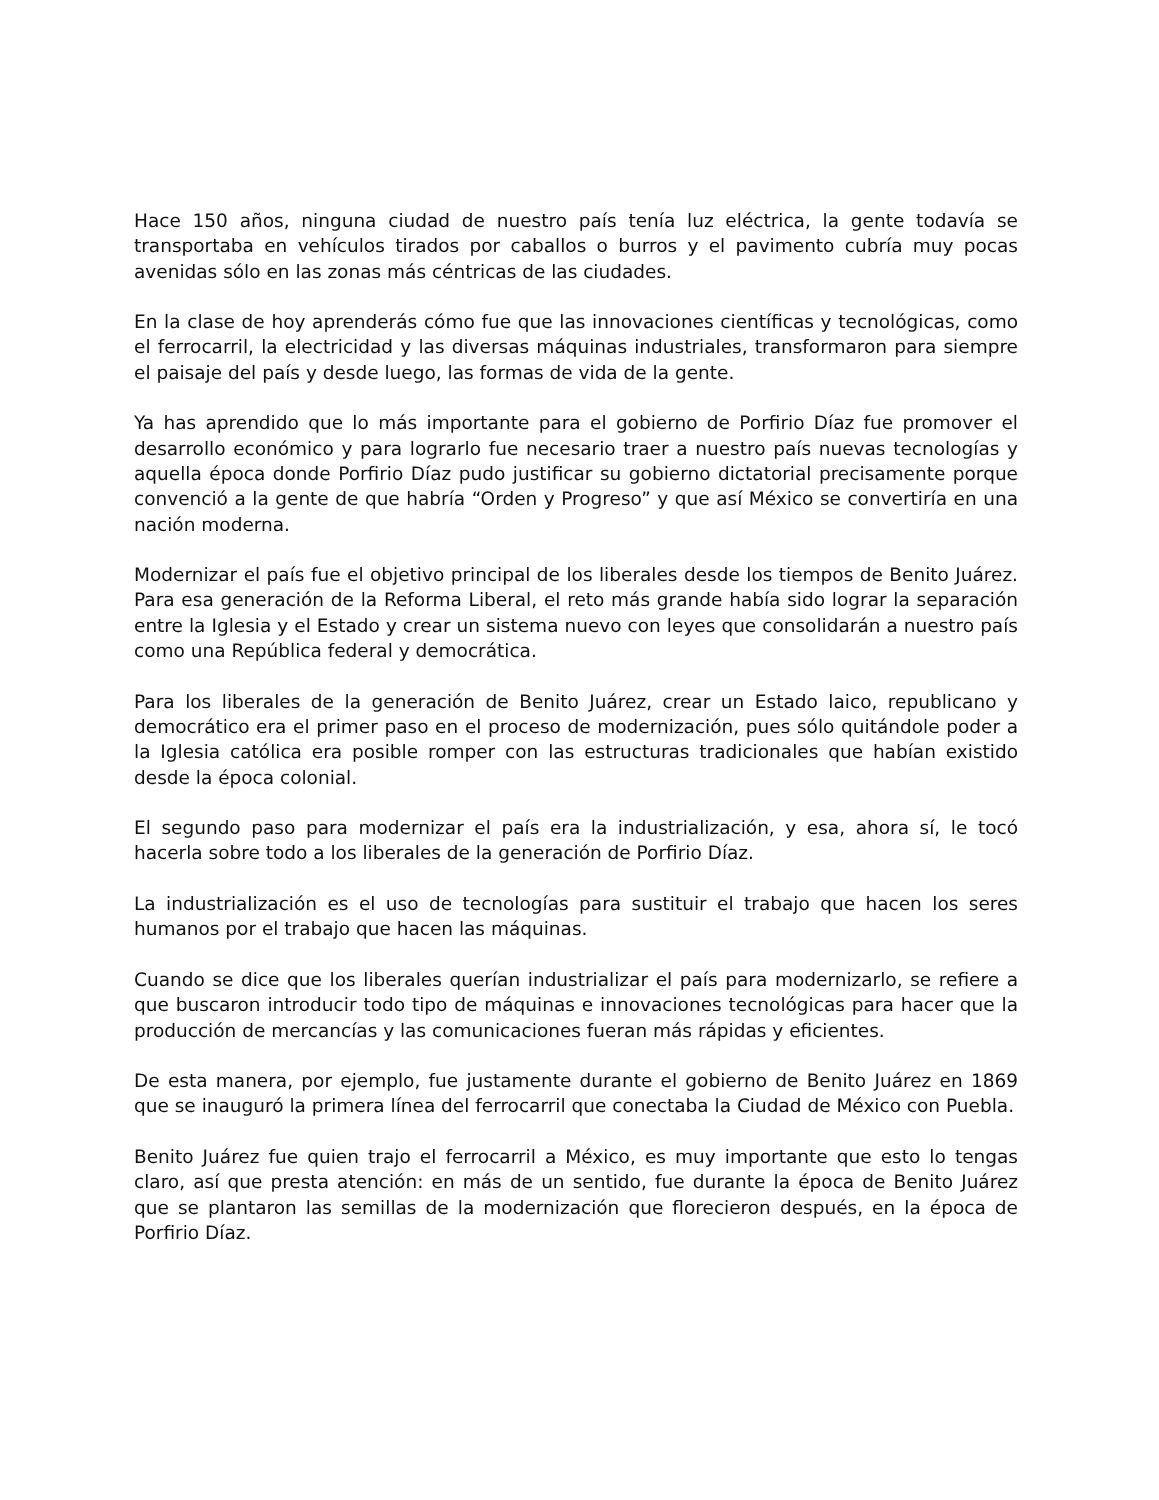Hace 150 años, ninguna ciudad de nuestro país tenía luz eléctrica, la gente todavía se transportaba en vehículos tirados por caballos o burros y el pavimento cubría muy pocas avenidas sólo en las zonas más céntricas de las ciudades.
En la clase de hoy aprenderás cómo fue que las innovaciones científicas y tecnológicas, como el ferrocarril, la electricidad y las diversas máquinas industriales, transformaron para siempre el paisaje del país y desde luego, las formas de vida de la gente.
Ya has aprendido que lo más importante para el gobierno de Porfirio Díaz fue promover el desarrollo económico y para lograrlo fue necesario traer a nuestro país nuevas tecnologías y aquella época donde Porfirio Díaz pudo justificar su gobierno dictatorial precisamente porque convenció a la gente de que habría “Orden y Progreso” y que así México se convertiría en una nación moderna.
Modernizar el país fue el objetivo principal de los liberales desde los tiempos de Benito Juárez. Para esa generación de la Reforma Liberal, el reto más grande había sido lograr la separación entre la Iglesia y el Estado y crear un sistema nuevo con leyes que consolidarán a nuestro país como una República federal y democrática.
Para los liberales de la generación de Benito Juárez, crear un Estado laico, republicano y democrático era el primer paso en el proceso de modernización, pues sólo quitándole poder a la Iglesia católica era posible romper con las estructuras tradicionales que habían existido desde la época colonial.
El segundo paso para modernizar el país era la industrialización, y esa, ahora sí, le tocó hacerla sobre todo a los liberales de la generación de Porfirio Díaz.
La industrialización es el uso de tecnologías para sustituir el trabajo que hacen los seres humanos por el trabajo que hacen las máquinas.
Cuando se dice que los liberales querían industrializar el país para modernizarlo, se refiere a que buscaron introducir todo tipo de máquinas e innovaciones tecnológicas para hacer que la producción de mercancías y las comunicaciones fueran más rápidas y eficientes.
De esta manera, por ejemplo, fue justamente durante el gobierno de Benito Juárez en 1869 que se inauguró la primera línea del ferrocarril que conectaba la Ciudad de México con Puebla.
Benito Juárez fue quien trajo el ferrocarril a México, es muy importante que esto lo tengas claro, así que presta atención: en más de un sentido, fue durante la época de Benito Juárez que se plantaron las semillas de la modernización que florecieron después, en la época de Porfirio Díaz.